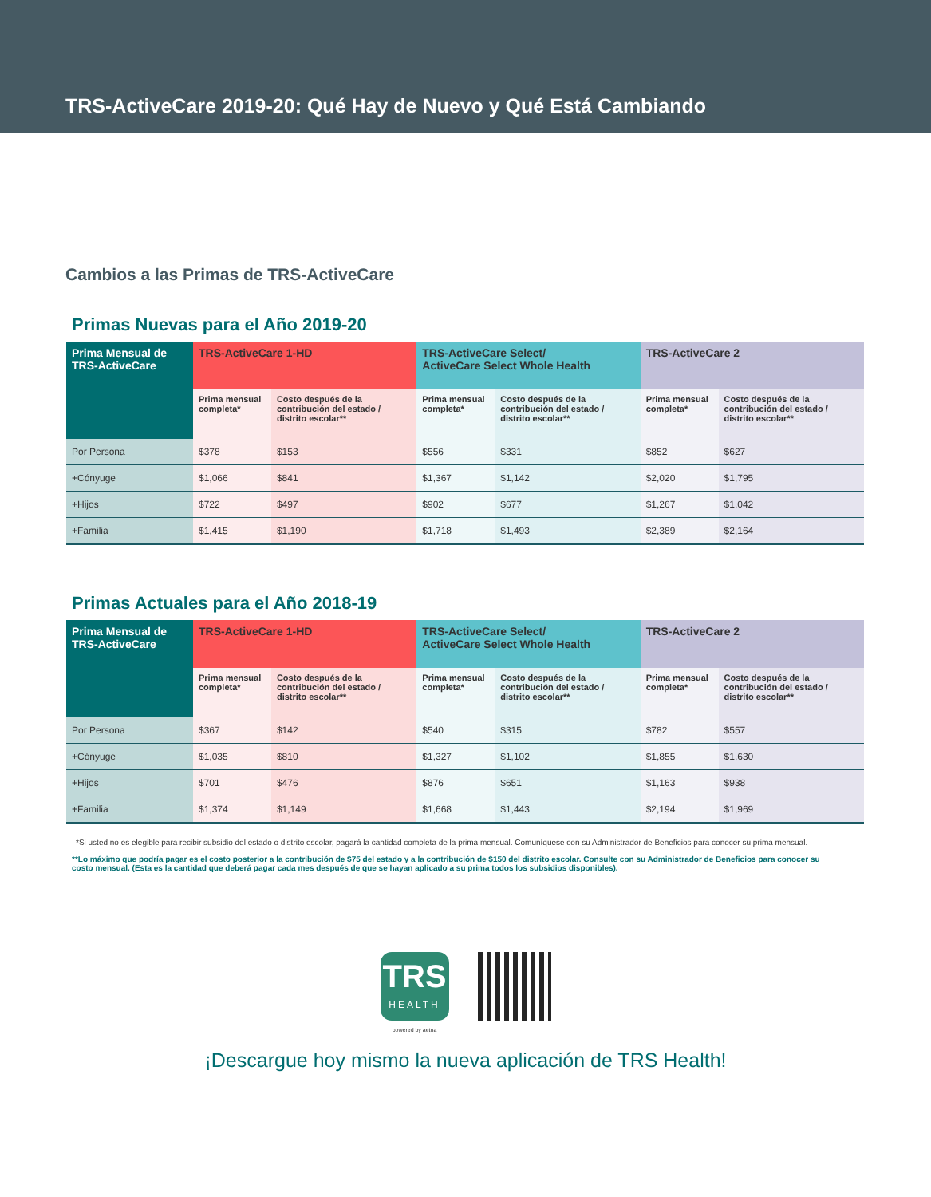TRS-ActiveCare 2019-20: Qué Hay de Nuevo y Qué Está Cambiando
Cambios a las Primas de TRS-ActiveCare
Primas Nuevas para el Año 2019-20
| Prima Mensual de TRS-ActiveCare | TRS-ActiveCare 1-HD | | TRS-ActiveCare Select/ ActiveCare Select Whole Health | | TRS-ActiveCare 2 | |
| --- | --- | --- | --- | --- | --- | --- |
| | Prima mensual completa* | Costo después de la contribución del estado / distrito escolar** | Prima mensual completa* | Costo después de la contribución del estado / distrito escolar** | Prima mensual completa* | Costo después de la contribución del estado / distrito escolar** |
| Por Persona | $378 | $153 | $556 | $331 | $852 | $627 |
| +Cónyuge | $1,066 | $841 | $1,367 | $1,142 | $2,020 | $1,795 |
| +Hijos | $722 | $497 | $902 | $677 | $1,267 | $1,042 |
| +Familia | $1,415 | $1,190 | $1,718 | $1,493 | $2,389 | $2,164 |
Primas Actuales para el Año 2018-19
| Prima Mensual de TRS-ActiveCare | TRS-ActiveCare 1-HD | | TRS-ActiveCare Select/ ActiveCare Select Whole Health | | TRS-ActiveCare 2 | |
| --- | --- | --- | --- | --- | --- | --- |
| | Prima mensual completa* | Costo después de la contribución del estado / distrito escolar** | Prima mensual completa* | Costo después de la contribución del estado / distrito escolar** | Prima mensual completa* | Costo después de la contribución del estado / distrito escolar** |
| Por Persona | $367 | $142 | $540 | $315 | $782 | $557 |
| +Cónyuge | $1,035 | $810 | $1,327 | $1,102 | $1,855 | $1,630 |
| +Hijos | $701 | $476 | $876 | $651 | $1,163 | $938 |
| +Familia | $1,374 | $1,149 | $1,668 | $1,443 | $2,194 | $1,969 |
*Si usted no es elegible para recibir subsidio del estado o distrito escolar, pagará la cantidad completa de la prima mensual. Comuníquese con su Administrador de Beneficios para conocer su prima mensual.
**Lo máximo que podría pagar es el costo posterior a la contribución de $75 del estado y a la contribución de $150 del distrito escolar. Consulte con su Administrador de Beneficios para conocer su costo mensual. (Esta es la cantidad que deberá pagar cada mes después de que se hayan aplicado a su prima todos los subsidios disponibles).
TRS
HEALTH
powered by aetna
¡Descargue hoy mismo la nueva aplicación de TRS Health!